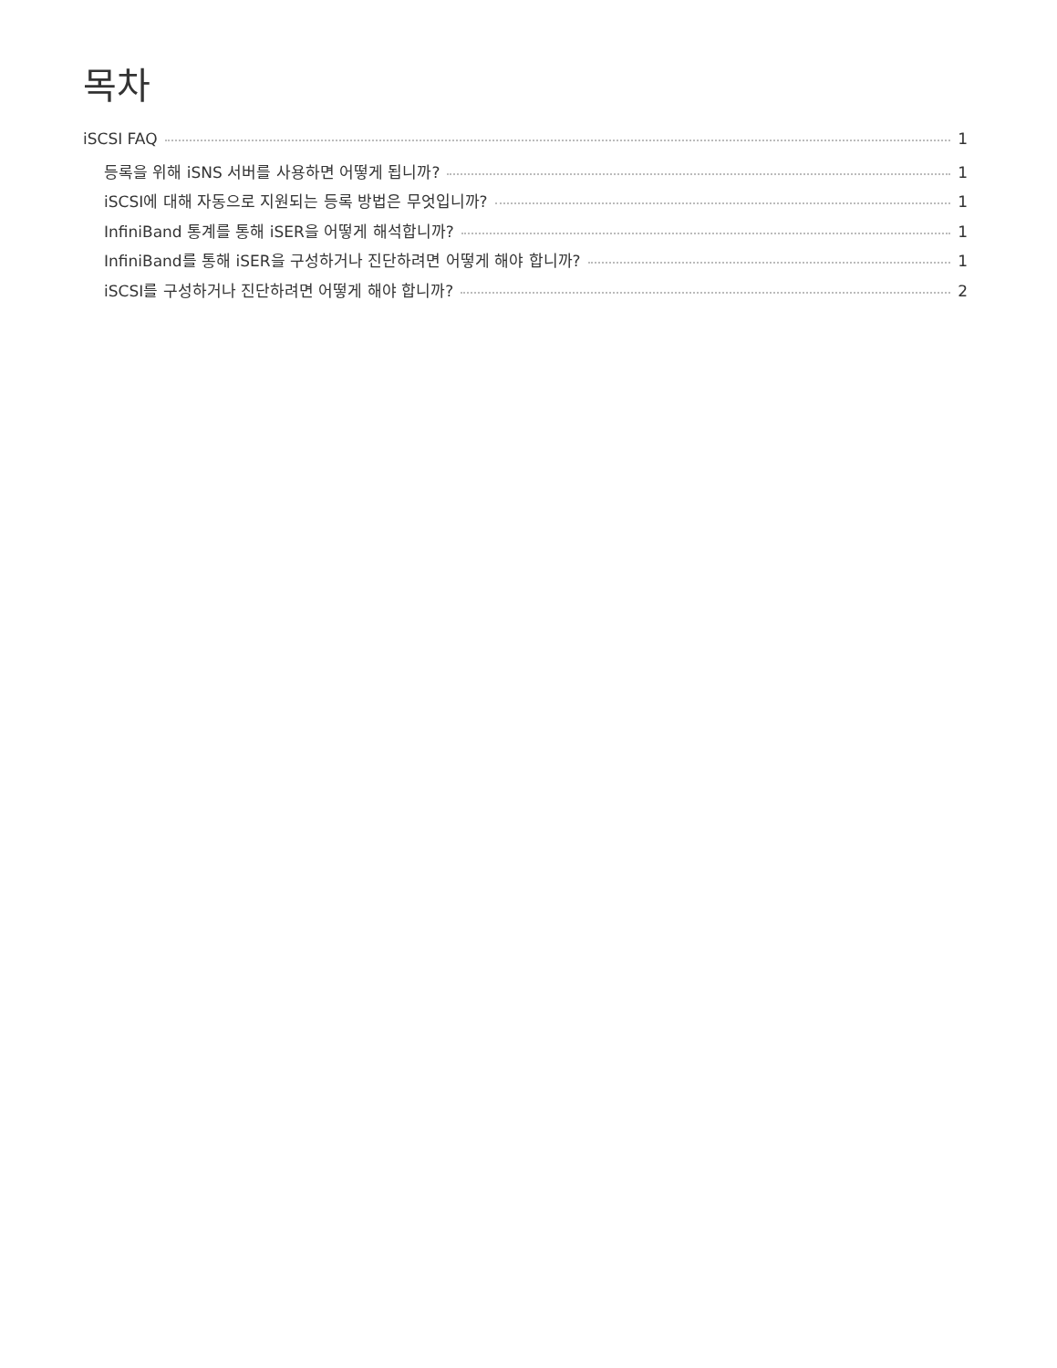목차
iSCSI FAQ 1
등록을 위해 iSNS 서버를 사용하면 어떻게 됩니까? 1
iSCSI에 대해 자동으로 지원되는 등록 방법은 무엇입니까? 1
InfiniBand 통계를 통해 iSER을 어떻게 해석합니까? 1
InfiniBand를 통해 iSER을 구성하거나 진단하려면 어떻게 해야 합니까? 1
iSCSI를 구성하거나 진단하려면 어떻게 해야 합니까? 2